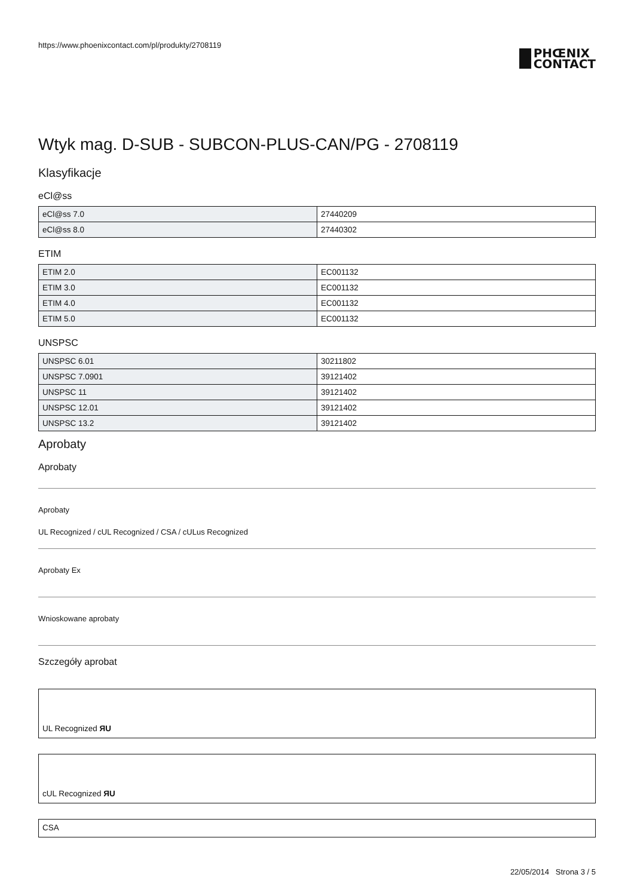https://www.phoenixcontact.com/pl/produkty/2708119
PHŒNIX
CONTACT
Wtyk mag. D-SUB - SUBCON-PLUS-CAN/PG - 2708119
Klasyfikacje
eCl@ss
| eCl@ss 7.0 | 27440209 |
| eCl@ss 8.0 | 27440302 |
ETIM
| ETIM 2.0 | EC001132 |
| ETIM 3.0 | EC001132 |
| ETIM 4.0 | EC001132 |
| ETIM 5.0 | EC001132 |
UNSPSC
| UNSPSC 6.01 | 30211802 |
| UNSPSC 7.0901 | 39121402 |
| UNSPSC 11 | 39121402 |
| UNSPSC 12.01 | 39121402 |
| UNSPSC 13.2 | 39121402 |
Aprobaty
Aprobaty
Aprobaty
UL Recognized / cUL Recognized / CSA / cULus Recognized
Aprobaty Ex
Wnioskowane aprobaty
Szczegóły aprobat
UL Recognized ЯU
cUL Recognized ЯU
CSA
22/05/2014 Strona 3 / 5